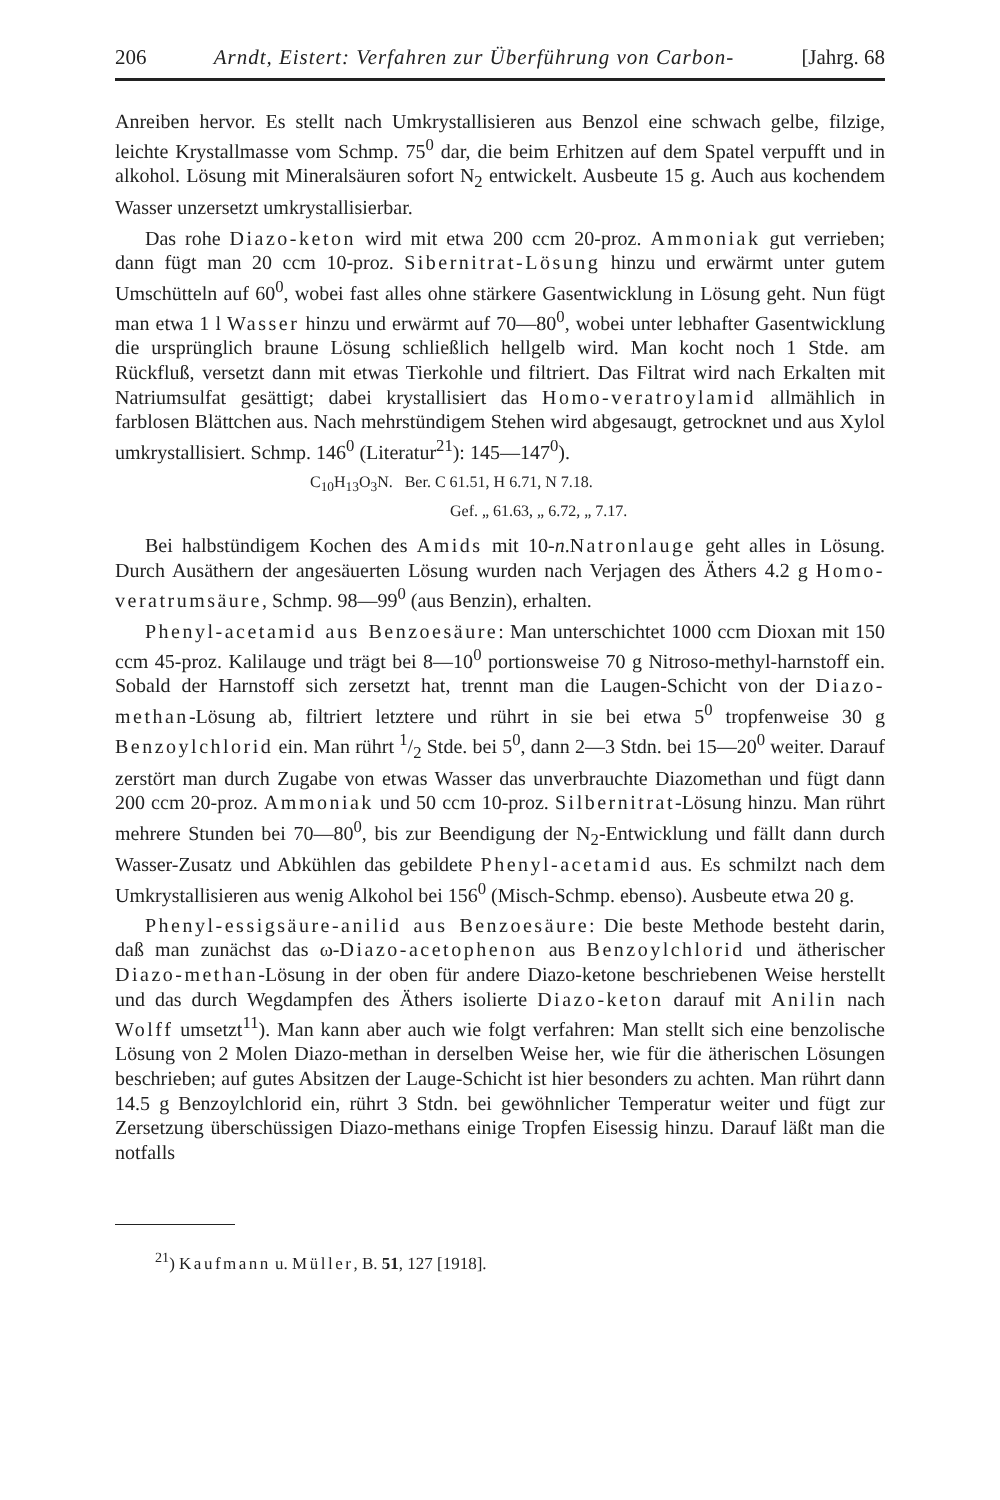206 Arndt, Eistert: Verfahren zur Überführung von Carbon- [Jahrg. 68
Anreiben hervor. Es stellt nach Umkrystallisieren aus Benzol eine schwach gelbe, filzige, leichte Krystallmasse vom Schmp. 75<sup>0</sup> dar, die beim Erhitzen auf dem Spatel verpufft und in alkohol. Lösung mit Mineralsäuren sofort N<sub>2</sub> entwickelt. Ausbeute 15 g. Auch aus kochendem Wasser unzersetzt umkrystallisierbar.
Das rohe Diazo-keton wird mit etwa 200 ccm 20-proz. Ammoniak gut verrieben; dann fügt man 20 ccm 10-proz. Sibernitrat-Lösung hinzu und erwärmt unter gutem Umschütteln auf 60<sup>0</sup>, wobei fast alles ohne stärkere Gasentwicklung in Lösung geht. Nun fügt man etwa 1 l Wasser hinzu und erwärmt auf 70—80<sup>0</sup>, wobei unter lebhafter Gasentwicklung die ursprünglich braune Lösung schließlich hellgelb wird. Man kocht noch 1 Stde. am Rückfluß, versetzt dann mit etwas Tierkohle und filtriert. Das Filtrat wird nach Erkalten mit Natriumsulfat gesättigt; dabei krystallisiert das Homo-veratroylamid allmählich in farblosen Blättchen aus. Nach mehrstündigem Stehen wird abgesaugt, getrocknet und aus Xylol umkrystallisiert. Schmp. 146<sup>0</sup> (Literatur<sup>21</sup>): 145—147<sup>0</sup>).
C<sub>10</sub>H<sub>13</sub>O<sub>3</sub>N. Ber. C 61.51, H 6.71, N 7.18.
Gef. „ 61.63, „ 6.72, „ 7.17.
Bei halbstündigem Kochen des Amids mit 10-n.Natronlauge geht alles in Lösung. Durch Ausäthern der angesäuerten Lösung wurden nach Verjagen des Äthers 4.2 g Homo-veratrumsäure, Schmp. 98—99<sup>0</sup> (aus Benzin), erhalten.
Phenyl-acetamid aus Benzoesäure: Man unterschichtet 1000 ccm Dioxan mit 150 ccm 45-proz. Kalilauge und trägt bei 8—10<sup>0</sup> portionsweise 70 g Nitroso-methyl-harnstoff ein. Sobald der Harnstoff sich zersetzt hat, trennt man die Laugen-Schicht von der Diazo-methan-Lösung ab, filtriert letztere und rührt in sie bei etwa 5<sup>0</sup> tropfenweise 30 g Benzoylchlorid ein. Man rührt 1/2 Stde. bei 5<sup>0</sup>, dann 2—3 Stdn. bei 15—20<sup>0</sup> weiter. Darauf zerstört man durch Zugabe von etwas Wasser das unverbrauchte Diazomethan und fügt dann 200 ccm 20-proz. Ammoniak und 50 ccm 10-proz. Silbernitrat-Lösung hinzu. Man rührt mehrere Stunden bei 70—80<sup>0</sup>, bis zur Beendigung der N<sub>2</sub>-Entwicklung und fällt dann durch Wasser-Zusatz und Abkühlen das gebildete Phenyl-acetamid aus. Es schmilzt nach dem Umkrystallisieren aus wenig Alkohol bei 156<sup>0</sup> (Misch-Schmp. ebenso). Ausbeute etwa 20 g.
Phenyl-essigsäure-anilid aus Benzoesäure: Die beste Methode besteht darin, daß man zunächst das ω-Diazo-acetophenon aus Benzoylchlorid und ätherischer Diazo-methan-Lösung in der oben für andere Diazo-ketone beschriebenen Weise herstellt und das durch Wegdampfen des Äthers isolierte Diazo-keton darauf mit Anilin nach Wolff umsetzt<sup>11</sup>). Man kann aber auch wie folgt verfahren: Man stellt sich eine benzolische Lösung von 2 Molen Diazo-methan in derselben Weise her, wie für die ätherischen Lösungen beschrieben; auf gutes Absitzen der Lauge-Schicht ist hier besonders zu achten. Man rührt dann 14.5 g Benzoylchlorid ein, rührt 3 Stdn. bei gewöhnlicher Temperatur weiter und fügt zur Zersetzung überschüssigen Diazo-methans einige Tropfen Eisessig hinzu. Darauf läßt man die notfalls
<sup>21</sup>) Kaufmann u. Müller, B. 51, 127 [1918].